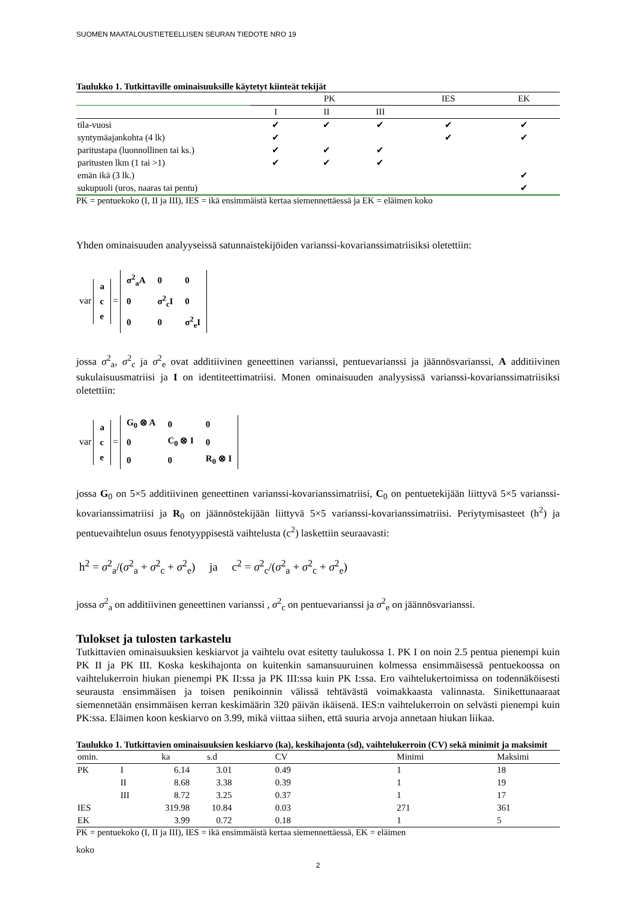SUOMEN MAATALOUSTIETEELLISEN SEURAN TIEDOTE NRO 19
Taulukko 1. Tutkittaville ominaisuuksille käytetyt kiinteät tekijät
| | PK | | | IES | EK |
| --- | --- | --- | --- | --- | --- |
| | I | II | III | | |
| tila-vuosi | ✔ | ✔ | ✔ | ✔ | ✔ |
| syntymäajankohta (4 lk) | ✔ | | | ✔ | ✔ |
| paritustapa (luonnollinen tai ks.) | ✔ | ✔ | ✔ | | |
| paritusten lkm (1 tai >1) | ✔ | ✔ | ✔ | | |
| emän ikä (3 lk.) | | | | | ✔ |
| sukupuoli (uros, naaras tai pentu) | | | | | ✔ |
PK = pentuekoko (I, II ja III), IES = ikä ensimmäistä kertaa siemennettäessä ja EK = eläimen koko
Yhden ominaisuuden analyyseissä satunnaistekijöiden varianssi-kovarianssimatriisiksi oletettiin:
var
| a |
| c |
| e |
=
| σ<sup>2</sup><sub>a</sub>A | 0 | 0 |
| 0 | σ<sup>2</sup><sub>c</sub>I | 0 |
| 0 | 0 | σ<sup>2</sup><sub>e</sub>I |
jossa σ<sup>2</sup><sub>a</sub>, σ<sup>2</sup><sub>c</sub> ja σ<sup>2</sup><sub>e</sub> ovat additiivinen geneettinen varianssi, pentuevarianssi ja jäännösvarianssi, A additiivinen sukulaisuusmatriisi ja I on identiteettimatriisi. Monen ominaisuuden analyysissä varianssi-kovarianssimatriisiksi oletettiin:
var
| a |
| c |
| e |
=
| G<sub>0</sub> ⊗ A | 0 | 0 |
| 0 | C<sub>0</sub> ⊗ I | 0 |
| 0 | 0 | R<sub>0</sub> ⊗ I |
jossa G<sub>0</sub> on 5×5 additiivinen geneettinen varianssi-kovarianssimatriisi, C<sub>0</sub> on pentuetekijään liittyvä 5×5 varianssi-kovarianssimatriisi ja R<sub>0</sub> on jäännöstekijään liittyvä 5×5 varianssi-kovarianssimatriisi. Periytymisasteet (h<sup>2</sup>) ja pentuevaihtelun osuus fenotyyppisestä vaihtelusta (c<sup>2</sup>) laskettiin seuraavasti:
h<sup>2</sup> = σ<sup>2</sup><sub>a</sub>/(σ<sup>2</sup><sub>a</sub> + σ<sup>2</sup><sub>c</sub> + σ<sup>2</sup><sub>e</sub>) ja c<sup>2</sup> = σ<sup>2</sup><sub>c</sub>/(σ<sup>2</sup><sub>a</sub> + σ<sup>2</sup><sub>c</sub> + σ<sup>2</sup><sub>e</sub>)
jossa σ<sup>2</sup><sub>a</sub> on additiivinen geneettinen varianssi , σ<sup>2</sup><sub>c</sub> on pentuevarianssi ja σ<sup>2</sup><sub>e</sub> on jäännösvarianssi.
Tulokset ja tulosten tarkastelu
Tutkittavien ominaisuuksien keskiarvot ja vaihtelu ovat esitetty taulukossa 1. PK I on noin 2.5 pentua pienempi kuin PK II ja PK III. Koska keskihajonta on kuitenkin samansuuruinen kolmessa ensimmäisessä pentuekoossa on vaihtelukerroin hiukan pienempi PK II:ssa ja PK III:ssa kuin PK I:ssa. Ero vaihtelukertoimissa on todennäköisesti seurausta ensimmäisen ja toisen penikoinnin välissä tehtävästä voimakkaasta valinnasta. Sinikettunaaraat siemennetään ensimmäisen kerran keskimäärin 320 päivän ikäisenä. IES:n vaihtelukerroin on selvästi pienempi kuin PK:ssa. Eläimen koon keskiarvo on 3.99, mikä viittaa siihen, että suuria arvoja annetaan hiukan liikaa.
Taulukko 1. Tutkittavien ominaisuuksien keskiarvo (ka), keskihajonta (sd), vaihtelukerroin (CV) sekä minimit ja maksimit
| omin. | | ka | s.d | CV | Minimi | Maksimi |
| --- | --- | --- | --- | --- | --- | --- |
| PK | I | 6.14 | 3.01 | 0.49 | 1 | 18 |
| | II | 8.68 | 3.38 | 0.39 | 1 | 19 |
| | III | 8.72 | 3.25 | 0.37 | 1 | 17 |
| IES | | 319.98 | 10.84 | 0.03 | 271 | 361 |
| EK | | 3.99 | 0.72 | 0.18 | 1 | 5 |
PK = pentuekoko (I, II ja III), IES = ikä ensimmäistä kertaa siemennettäessä, EK = eläimen
koko
2